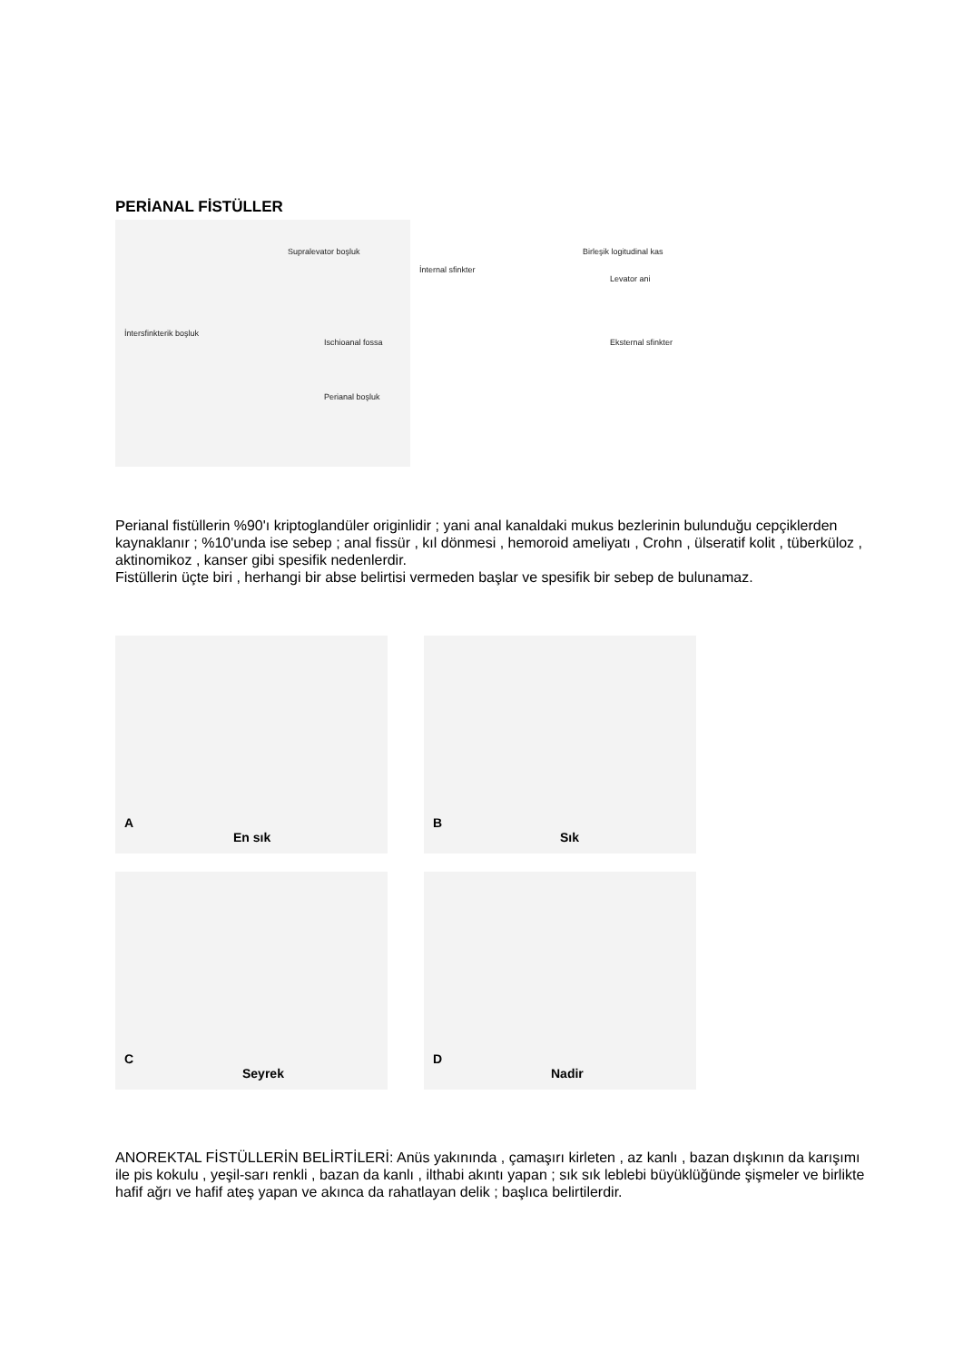PERİANAL FİSTÜLLER
Supralevator boşluk
İntersfinkterik boşluk
Ischioanal fossa
Perianal boşluk
Birleşik logitudinal kas
İnternal sfinkter
Levator ani
Eksternal sfinkter
Perianal fistüllerin %90'ı kriptoglandüler originlidir ; yani anal kanaldaki mukus bezlerinin bulunduğu cepçiklerden kaynaklanır ; %10'unda ise sebep ; anal fissür , kıl dönmesi , hemoroid ameliyatı , Crohn , ülseratif kolit , tüberküloz , aktinomikoz , kanser gibi spesifik nedenlerdir.
Fistüllerin üçte biri , herhangi bir abse belirtisi vermeden başlar ve spesifik bir sebep de bulunamaz.
A
En sık
B
Sık
C
Seyrek
D
Nadir
ANOREKTAL FİSTÜLLERİN BELİRTİLERİ: Anüs yakınında , çamaşırı kirleten , az kanlı , bazan dışkının da karışımı ile pis kokulu , yeşil-sarı renkli , bazan da kanlı , ilthabi akıntı yapan ; sık sık leblebi büyüklüğünde şişmeler ve birlikte hafif ağrı ve hafif ateş yapan ve akınca da rahatlayan delik ; başlıca belirtilerdir.